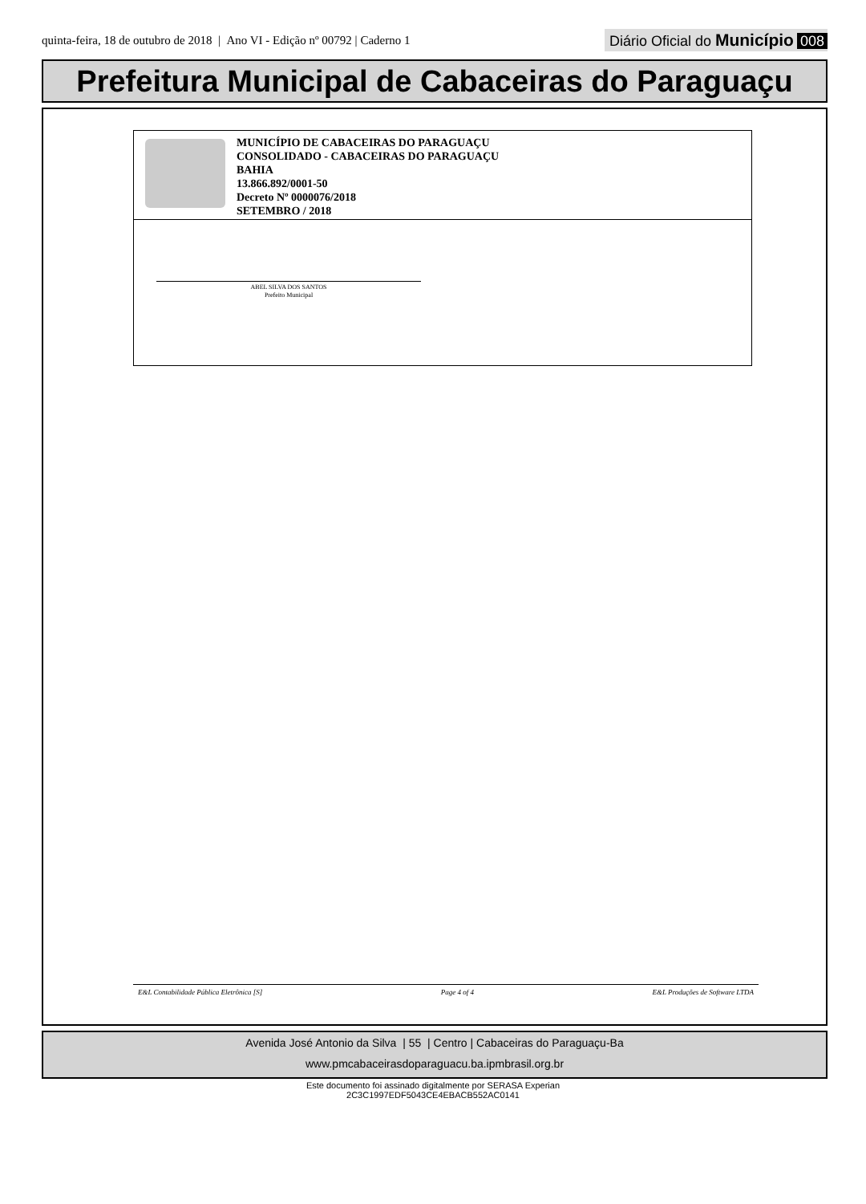quinta-feira, 18 de outubro de 2018 | Ano VI - Edição nº 00792 | Caderno 1
Diário Oficial do Município 008
Prefeitura Municipal de Cabaceiras do Paraguaçu
MUNICÍPIO DE CABACEIRAS DO PARAGUAÇU
CONSOLIDADO - CABACEIRAS DO PARAGUAÇU
BAHIA
13.866.892/0001-50
Decreto Nº 0000076/2018
SETEMBRO / 2018
ABEL SILVA DOS SANTOS
Prefeito Municipal
E&L Contabilidade Pública Eletrônica [S] Page 4 of 4 E&L Produções de Software LTDA
Avenida José Antonio da Silva | 55 | Centro | Cabaceiras do Paraguaçu-Ba
www.pmcabaceirasdoparaguacu.ba.ipmbrasil.org.br
Este documento foi assinado digitalmente por SERASA Experian
2C3C1997EDF5043CE4EBACB552AC0141